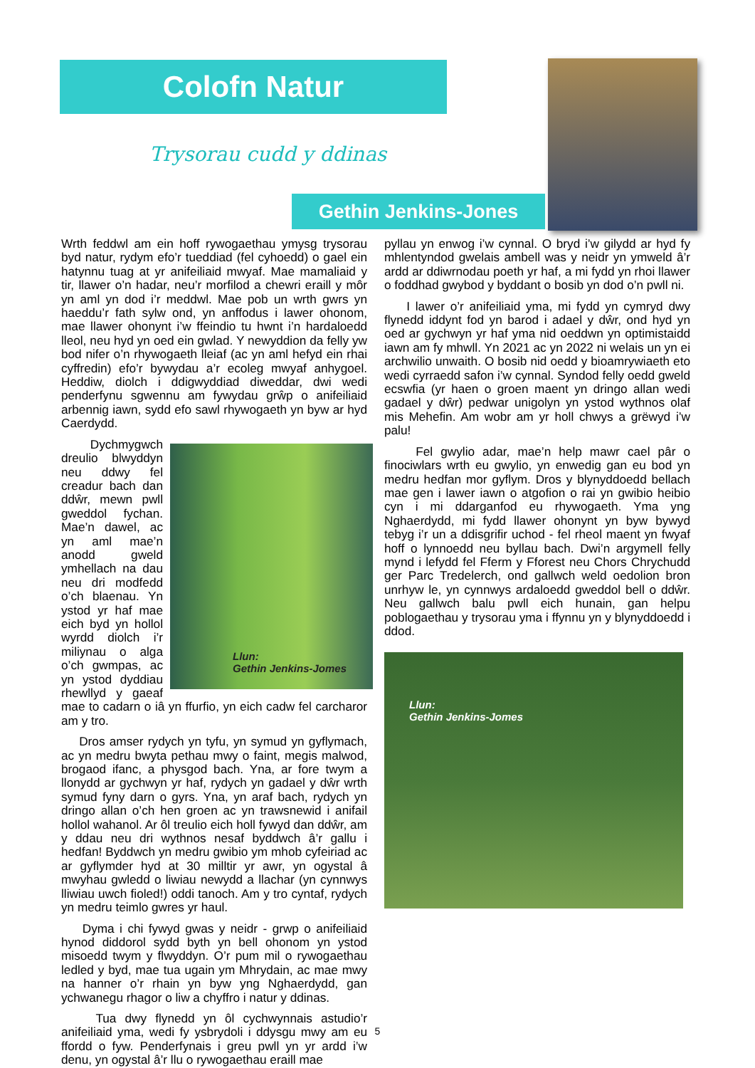Colofn Natur
Trysorau cudd y ddinas
Gethin Jenkins-Jones
Wrth feddwl am ein hoff rywogaethau ymysg trysorau byd natur, rydym efo’r tueddiad (fel cyhoedd) o gael ein hatynnu tuag at yr anifeiliaid mwyaf. Mae mamaliaid y tir, llawer o’n hadar, neu’r morfilod a chewri eraill y môr yn aml yn dod i’r meddwl. Mae pob un wrth gwrs yn haeddu’r fath sylw ond, yn anffodus i lawer ohonom, mae llawer ohonynt i’w ffeindio tu hwnt i’n hardaloedd lleol, neu hyd yn oed ein gwlad. Y newyddion da felly yw bod nifer o’n rhywogaeth lleiaf (ac yn aml hefyd ein rhai cyffredin) efo’r bywydau a’r ecoleg mwyaf anhygoel. Heddiw, diolch i ddigwyddiad diweddar, dwi wedi penderfynu sgwennu am fywydau grŵp o anifeiliaid arbennig iawn, sydd efo sawl rhywogaeth yn byw ar hyd Caerdydd.
Llun:
Gethin Jenkins-Jomes
Dychmygwch dreulio blwyddyn neu ddwy fel creadur bach dan ddŵr, mewn pwll gweddol fychan. Mae’n dawel, ac yn aml mae’n anodd gweld ymhellach na dau neu dri modfedd o’ch blaenau. Yn ystod yr haf mae eich byd yn hollol wyrdd diolch i’r miliynau o alga o’ch gwmpas, ac yn ystod dyddiau rhewllyd y gaeaf mae to cadarn o iâ yn ffurfio, yn eich cadw fel carcharor am y tro.
Dros amser rydych yn tyfu, yn symud yn gyflymach, ac yn medru bwyta pethau mwy o faint, megis malwod, brogaod ifanc, a physgod bach. Yna, ar fore twym a llonydd ar gychwyn yr haf, rydych yn gadael y dŵr wrth symud fyny darn o gyrs. Yna, yn araf bach, rydych yn dringo allan o’ch hen groen ac yn trawsnewid i anifail hollol wahanol. Ar ôl treulio eich holl fywyd dan ddŵr, am y ddau neu dri wythnos nesaf byddwch â’r gallu i hedfan! Byddwch yn medru gwibio ym mhob cyfeiriad ac ar gyflymder hyd at 30 milltir yr awr, yn ogystal â mwyhau gwledd o liwiau newydd a llachar (yn cynnwys lliwiau uwch fioled!) oddi tanoch. Am y tro cyntaf, rydych yn medru teimlo gwres yr haul.
Dyma i chi fywyd gwas y neidr - grwp o anifeiliaid hynod diddorol sydd byth yn bell ohonom yn ystod misoedd twym y flwyddyn. O’r pum mil o rywogaethau ledled y byd, mae tua ugain ym Mhrydain, ac mae mwy na hanner o’r rhain yn byw yng Nghaerdydd, gan ychwanegu rhagor o liw a chyffro i natur y ddinas.
Tua dwy flynedd yn ôl cychwynnais astudio’r anifeiliaid yma, wedi fy ysbrydoli i ddysgu mwy am eu ffordd o fyw. Penderfynais i greu pwll yn yr ardd i’w denu, yn ogystal â’r llu o rywogaethau eraill mae
pyllau yn enwog i’w cynnal. O bryd i’w gilydd ar hyd fy mhlentyndod gwelais ambell was y neidr yn ymweld â’r ardd ar ddiwrnodau poeth yr haf, a mi fydd yn rhoi llawer o foddhad gwybod y byddant o bosib yn dod o’n pwll ni.
I lawer o’r anifeiliaid yma, mi fydd yn cymryd dwy flynedd iddynt fod yn barod i adael y dŵr, ond hyd yn oed ar gychwyn yr haf yma nid oeddwn yn optimistaidd iawn am fy mhwll. Yn 2021 ac yn 2022 ni welais un yn ei archwilio unwaith. O bosib nid oedd y bioamrywiaeth eto wedi cyrraedd safon i’w cynnal. Syndod felly oedd gweld ecswfia (yr haen o groen maent yn dringo allan wedi gadael y dŵr) pedwar unigolyn yn ystod wythnos olaf mis Mehefin. Am wobr am yr holl chwys a grëwyd i’w palu!
Fel gwylio adar, mae’n help mawr cael pâr o finociwlars wrth eu gwylio, yn enwedig gan eu bod yn medru hedfan mor gyflym. Dros y blynyddoedd bellach mae gen i lawer iawn o atgofion o rai yn gwibio heibio cyn i mi ddarganfod eu rhywogaeth. Yma yng Nghaerdydd, mi fydd llawer ohonynt yn byw bywyd tebyg i’r un a ddisgrifir uchod - fel rheol maent yn fwyaf hoff o lynnoedd neu byllau bach. Dwi’n argymell felly mynd i lefydd fel Fferm y Fforest neu Chors Chrychudd ger Parc Tredelerch, ond gallwch weld oedolion bron unrhyw le, yn cynnwys ardaloedd gweddol bell o ddŵr. Neu gallwch balu pwll eich hunain, gan helpu poblogaethau y trysorau yma i ffynnu yn y blynyddoedd i ddod.
Llun:
Gethin Jenkins-Jomes
5